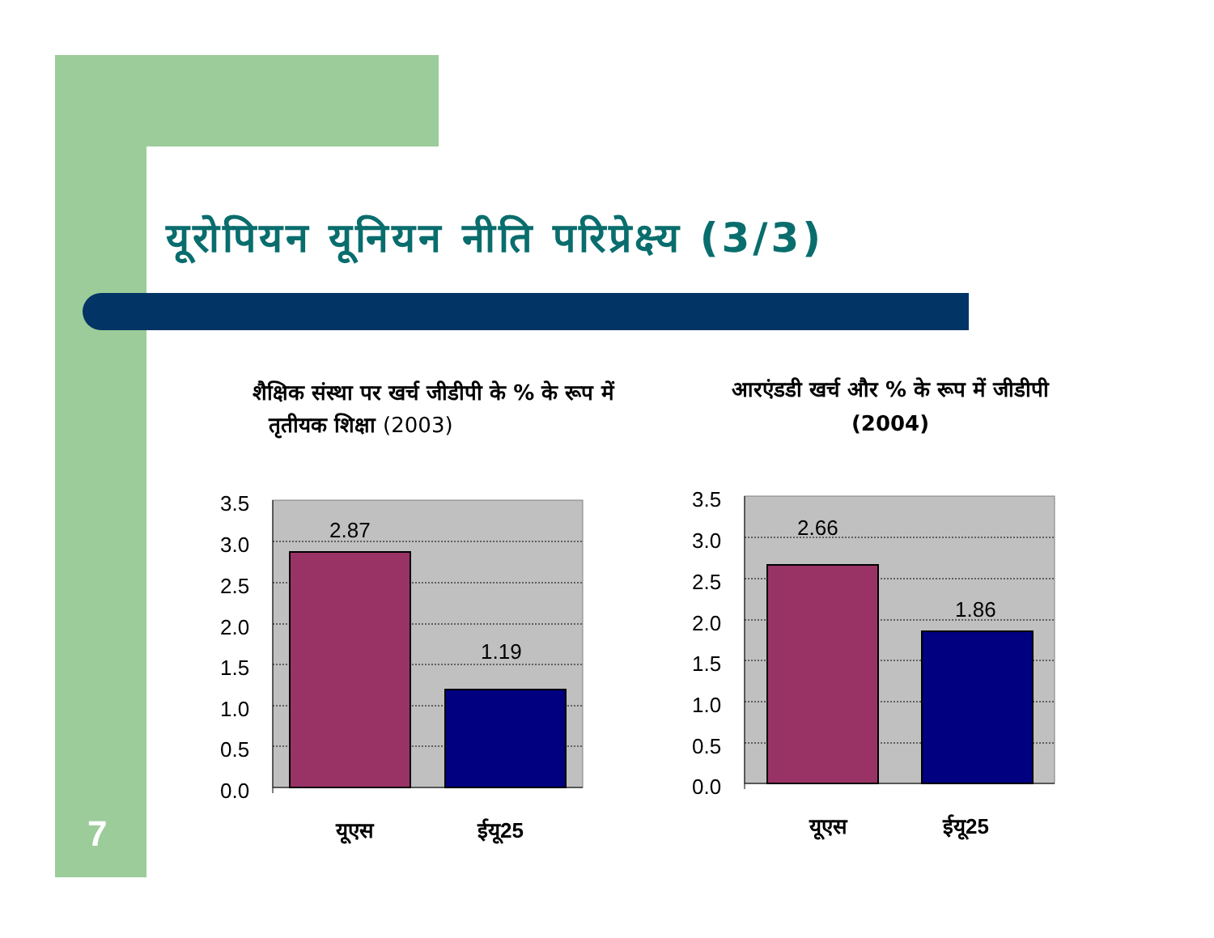यूरोपियन यूनियन नीति परिप्रेक्ष्य (3/3)
शैक्षिक संस्था पर खर्च जीडीपी के % के रूप में
तृतीयक शिक्षा (2003)
आरएंडडी खर्च और % के रूप में जीडीपी (2004)
3.5
3.0
2.5
2.0
1.5
1.0
0.5
0.0
2.87
1.19
यूएस
ईयू25
3.5
3.0
2.5
2.0
1.5
1.0
0.5
0.0
2.66
1.86
यूएस
ईयू25
7